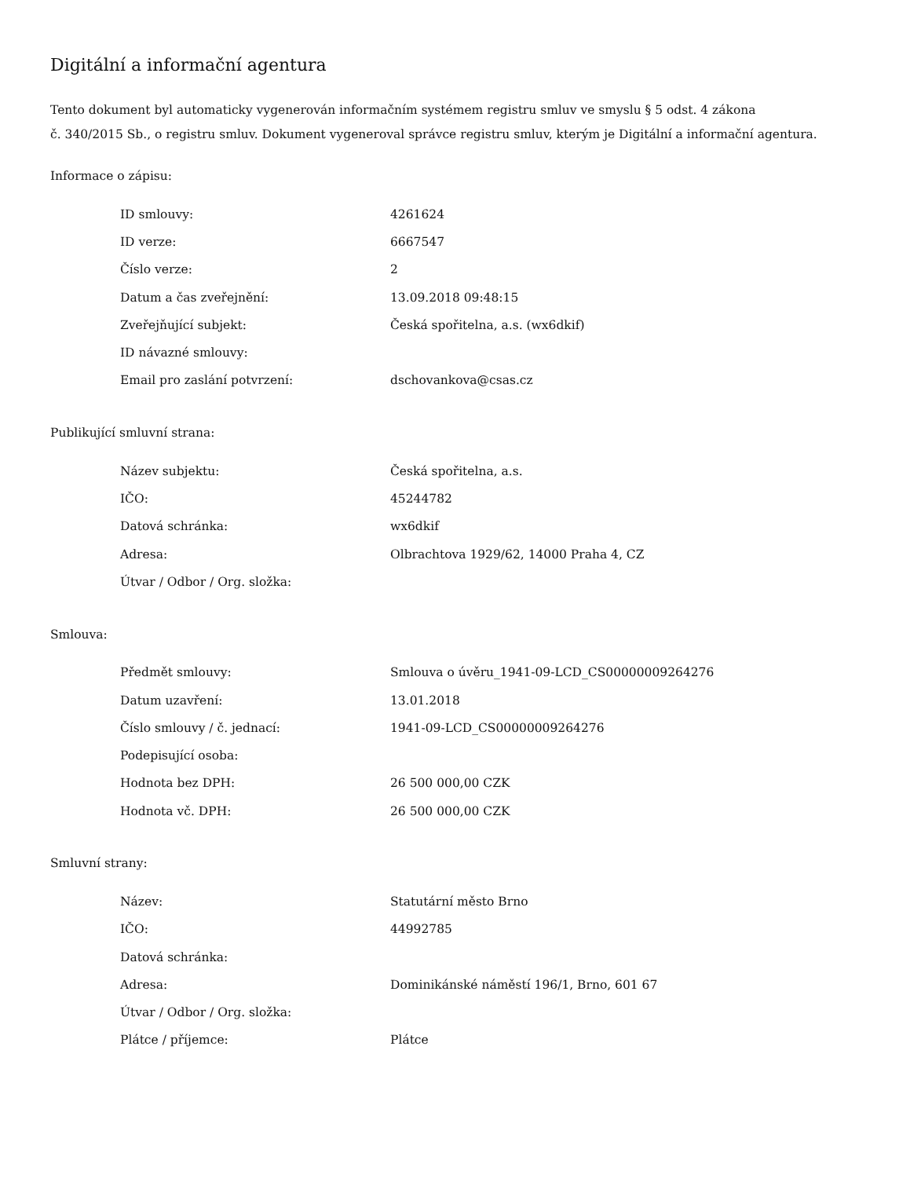Digitální a informační agentura
Tento dokument byl automaticky vygenerován informačním systémem registru smluv ve smyslu § 5 odst. 4 zákona
č. 340/2015 Sb., o registru smluv. Dokument vygeneroval správce registru smluv, kterým je Digitální a informační agentura.
Informace o zápisu:
| ID smlouvy: | 4261624 |
| ID verze: | 6667547 |
| Číslo verze: | 2 |
| Datum a čas zveřejnění: | 13.09.2018 09:48:15 |
| Zveřejňující subjekt: | Česká spořitelna, a.s. (wx6dkif) |
| ID návazné smlouvy: | |
| Email pro zaslání potvrzení: | dschovankova@csas.cz |
Publikující smluvní strana:
| Název subjektu: | Česká spořitelna, a.s. |
| IČO: | 45244782 |
| Datová schránka: | wx6dkif |
| Adresa: | Olbrachtova 1929/62, 14000 Praha 4, CZ |
| Útvar / Odbor / Org. složka: | |
Smlouva:
| Předmět smlouvy: | Smlouva o úvěru_1941-09-LCD_CS00000009264276 |
| Datum uzavření: | 13.01.2018 |
| Číslo smlouvy / č. jednací: | 1941-09-LCD_CS00000009264276 |
| Podepisující osoba: | |
| Hodnota bez DPH: | 26 500 000,00 CZK |
| Hodnota vč. DPH: | 26 500 000,00 CZK |
Smluvní strany:
| Název: | Statutární město Brno |
| IČO: | 44992785 |
| Datová schránka: | |
| Adresa: | Dominikánské náměstí 196/1, Brno, 601 67 |
| Útvar / Odbor / Org. složka: | |
| Plátce / příjemce: | Plátce |